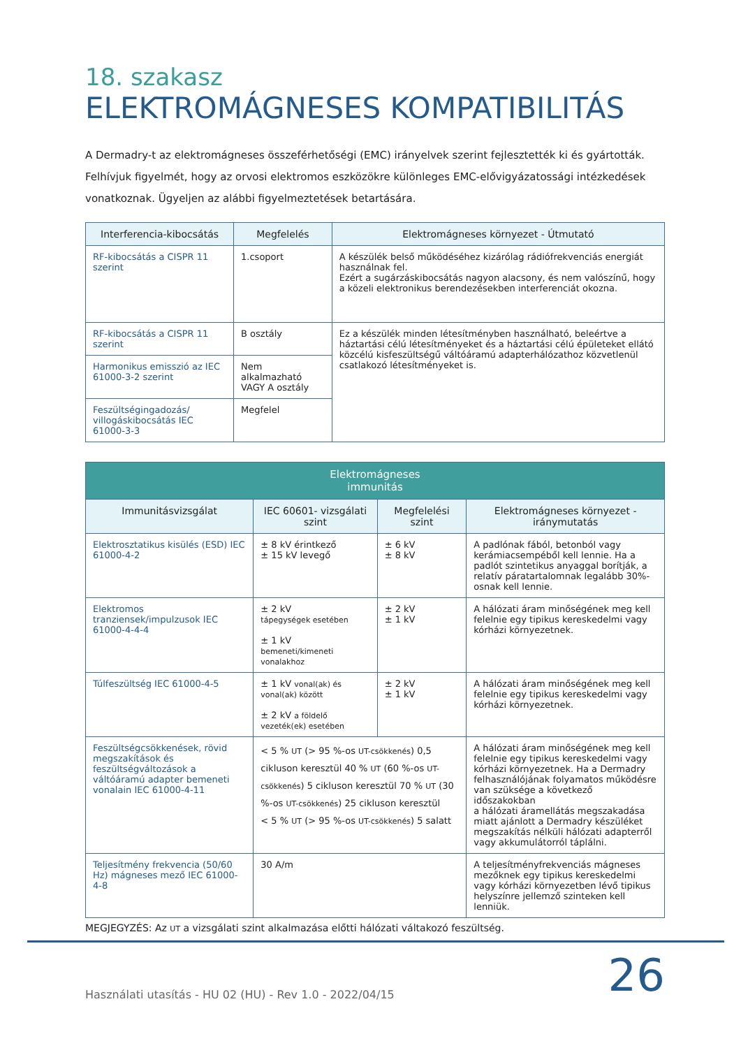18. szakasz
ELEKTROMÁGNESES KOMPATIBILITÁS
A Dermadry-t az elektromágneses összeférhetőségi (EMC) irányelvek szerint fejlesztették ki és gyártották. Felhívjuk figyelmét, hogy az orvosi elektromos eszközökre különleges EMC-elővigyázatossági intézkedések vonatkoznak. Ügyeljen az alábbi figyelmeztetések betartására.
| Interferencia-kibocsátás | Megfelelés | Elektromágneses környezet - Útmutató |
| --- | --- | --- |
| RF-kibocsátás a CISPR 11 szerint | 1.csoport | A készülék belső működéséhez kizárólag rádiófrekvenciás energiát használnak fel. Ezért a sugárzáskibocsátás nagyon alacsony, és nem valószínű, hogy a közeli elektronikus berendezésekben interferenciát okozna. |
| RF-kibocsátás a CISPR 11 szerint | B osztály | Ez a készülék minden létesítményben használható, beleértve a háztartási célú létesítményeket és a háztartási célú épületeket ellátó közcélú kisfeszültségű váltóáramú adapterhálózathoz közvetlenül csatlakozó létesítményeket is. |
| Harmonikus emisszió az IEC 61000-3-2 szerint | Nem alkalmazható VAGY A osztály | |
| Feszültségingadozás/ villogáskibocsátás IEC 61000-3-3 | Megfelel | |
| Elektromágneses immunitás | | | |
| --- | --- | --- | --- |
| Immunitásvizsgálat | IEC 60601- vizsgálati szint | Megfelelési szint | Elektromágneses környezet - iránymutatás |
| Elektrosztatikus kisülés (ESD) IEC 61000-4-2 | ± 8 kV érintkező ± 15 kV levegő | ± 6 kV ± 8 kV | A padlónak fából, betonból vagy kerámiacsempéből kell lennie. Ha a padlót szintetikus anyaggal borítják, a relatív páratartalomnak legalább 30%-osnak kell lennie. |
| Elektromos tranziensek/impulzusok IEC 61000-4-4-4 | ± 2 kV tápegységek esetében ± 1 kV bemeneti/kimeneti vonalakhoz | ± 2 kV ± 1 kV | A hálózati áram minőségének meg kell felelnie egy tipikus kereskedelmi vagy kórházi környezetnek. |
| Túlfeszültség IEC 61000-4-5 | ± 1 kV vonal(ak) és vonal(ak) között ± 2 kV a földelő vezeték(ek) esetében | ± 2 kV ± 1 kV | A hálózati áram minőségének meg kell felelnie egy tipikus kereskedelmi vagy kórházi környezetnek. |
| Feszültségcsökkenések, rövid megszakítások és feszültségváltozások a váltóáramú adapter bemeneti vonalain IEC 61000-4-11 | < 5 % UT (> 95 %-os UT-csökkenés ) 0,5 cikluson keresztül 40 % UT (60 %-os UT-csökkenés ) 5 cikluson keresztül 70 % UT (30 %-os UT-csökkenés ) 25 cikluson keresztül < 5 % UT (> 95 %-os UT-csökkenés ) 5 salatt | | A hálózati áram minőségének meg kell felelnie egy tipikus kereskedelmi vagy kórházi környezetnek. Ha a Dermadry felhasználójának folyamatos működésre van szüksége a következő időszakokban a hálózati áramellátás megszakadása miatt ajánlott a Dermadry készüléket megszakítás nélküli hálózati adapterről vagy akkumulátorról táplálni. |
| Teljesítmény frekvencia (50/60 Hz) mágneses mező IEC 61000-4-8 | 30 A/m | | A teljesítményfrekvenciás mágneses mezőknek egy tipikus kereskedelmi vagy kórházi környezetben lévő tipikus helyszínre jellemző szinteken kell lenniük. |
MEGJEGYZÉS: Az UT a vizsgálati szint alkalmazása előtti hálózati váltakozó feszültség.
Használati utasítás - HU 02 (HU) - Rev 1.0 - 2022/04/15 26